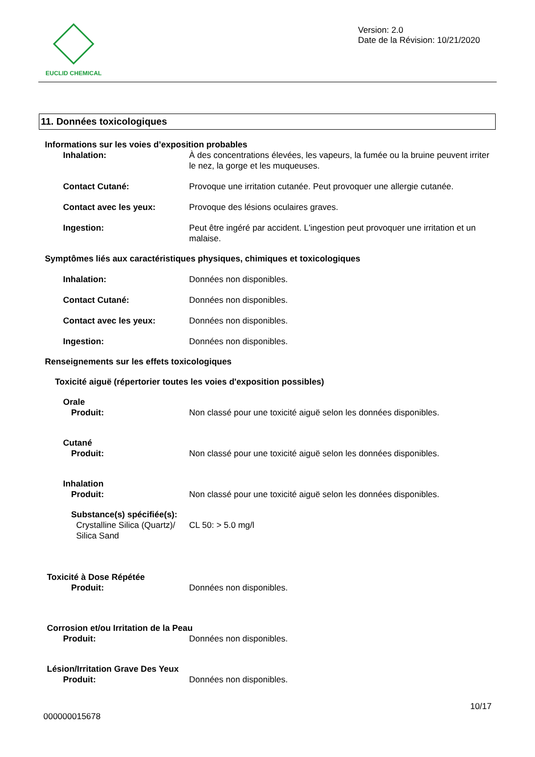EUCLID CHEMICAL
Version: 2.0
Date de la Révision: 10/21/2020
11. Données toxicologiques
Informations sur les voies d’exposition probables
Inhalation: À des concentrations élevées, les vapeurs, la fumée ou la bruine peuvent irriter le nez, la gorge et les muqueuses.
Contact Cutané: Provoque une irritation cutanée. Peut provoquer une allergie cutanée.
Contact avec les yeux: Provoque des lésions oculaires graves.
Ingestion: Peut être ingéré par accident. L'ingestion peut provoquer une irritation et un malaise.
Symptômes liés aux caractéristiques physiques, chimiques et toxicologiques
Inhalation: Données non disponibles.
Contact Cutané: Données non disponibles.
Contact avec les yeux: Données non disponibles.
Ingestion: Données non disponibles.
Renseignements sur les effets toxicologiques
Toxicité aiguë (répertorier toutes les voies d'exposition possibles)
Orale
Produit: Non classé pour une toxicité aiguë selon les données disponibles.
Cutané
Produit: Non classé pour une toxicité aiguë selon les données disponibles.
Inhalation
Produit: Non classé pour une toxicité aiguë selon les données disponibles.
Substance(s) spécifiée(s):
Crystalline Silica (Quartz)/ Silica Sand
CL 50: > 5.0 mg/l
Toxicité à Dose Répétée
Produit: Données non disponibles.
Corrosion et/ou Irritation de la Peau
Produit: Données non disponibles.
Lésion/Irritation Grave Des Yeux
Produit: Données non disponibles.
10/17
000000015678